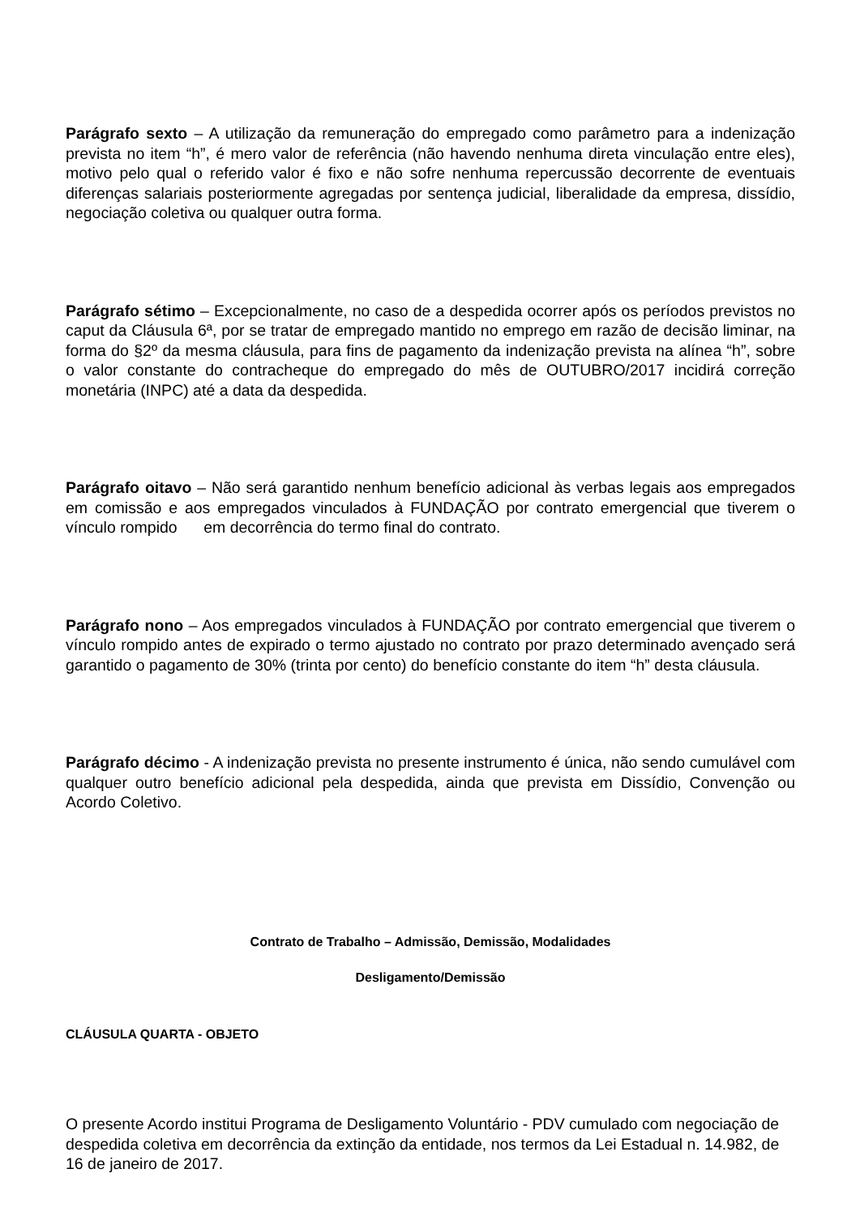Parágrafo sexto – A utilização da remuneração do empregado como parâmetro para a indenização prevista no item “h”, é mero valor de referência (não havendo nenhuma direta vinculação entre eles), motivo pelo qual o referido valor é fixo e não sofre nenhuma repercussão decorrente de eventuais diferenças salariais posteriormente agregadas por sentença judicial, liberalidade da empresa, dissídio, negociação coletiva ou qualquer outra forma.
Parágrafo sétimo – Excepcionalmente, no caso de a despedida ocorrer após os períodos previstos no caput da Cláusula 6ª, por se tratar de empregado mantido no emprego em razão de decisão liminar, na forma do §2º da mesma cláusula, para fins de pagamento da indenização prevista na alínea “h”, sobre o valor constante do contracheque do empregado do mês de OUTUBRO/2017 incidirá correção monetária (INPC) até a data da despedida.
Parágrafo oitavo – Não será garantido nenhum benefício adicional às verbas legais aos empregados em comissão e aos empregados vinculados à FUNDAÇÃO por contrato emergencial que tiverem o vínculo rompido em decorrência do termo final do contrato.
Parágrafo nono – Aos empregados vinculados à FUNDAÇÃO por contrato emergencial que tiverem o vínculo rompido antes de expirado o termo ajustado no contrato por prazo determinado avençado será garantido o pagamento de 30% (trinta por cento) do benefício constante do item “h” desta cláusula.
Parágrafo décimo - A indenização prevista no presente instrumento é única, não sendo cumulável com qualquer outro benefício adicional pela despedida, ainda que prevista em Dissídio, Convenção ou Acordo Coletivo.
Contrato de Trabalho – Admissão, Demissão, Modalidades
Desligamento/Demissão
CLÁUSULA QUARTA - OBJETO
O presente Acordo institui Programa de Desligamento Voluntário - PDV cumulado com negociação de despedida coletiva em decorrência da extinção da entidade, nos termos da Lei Estadual n. 14.982, de 16 de janeiro de 2017.